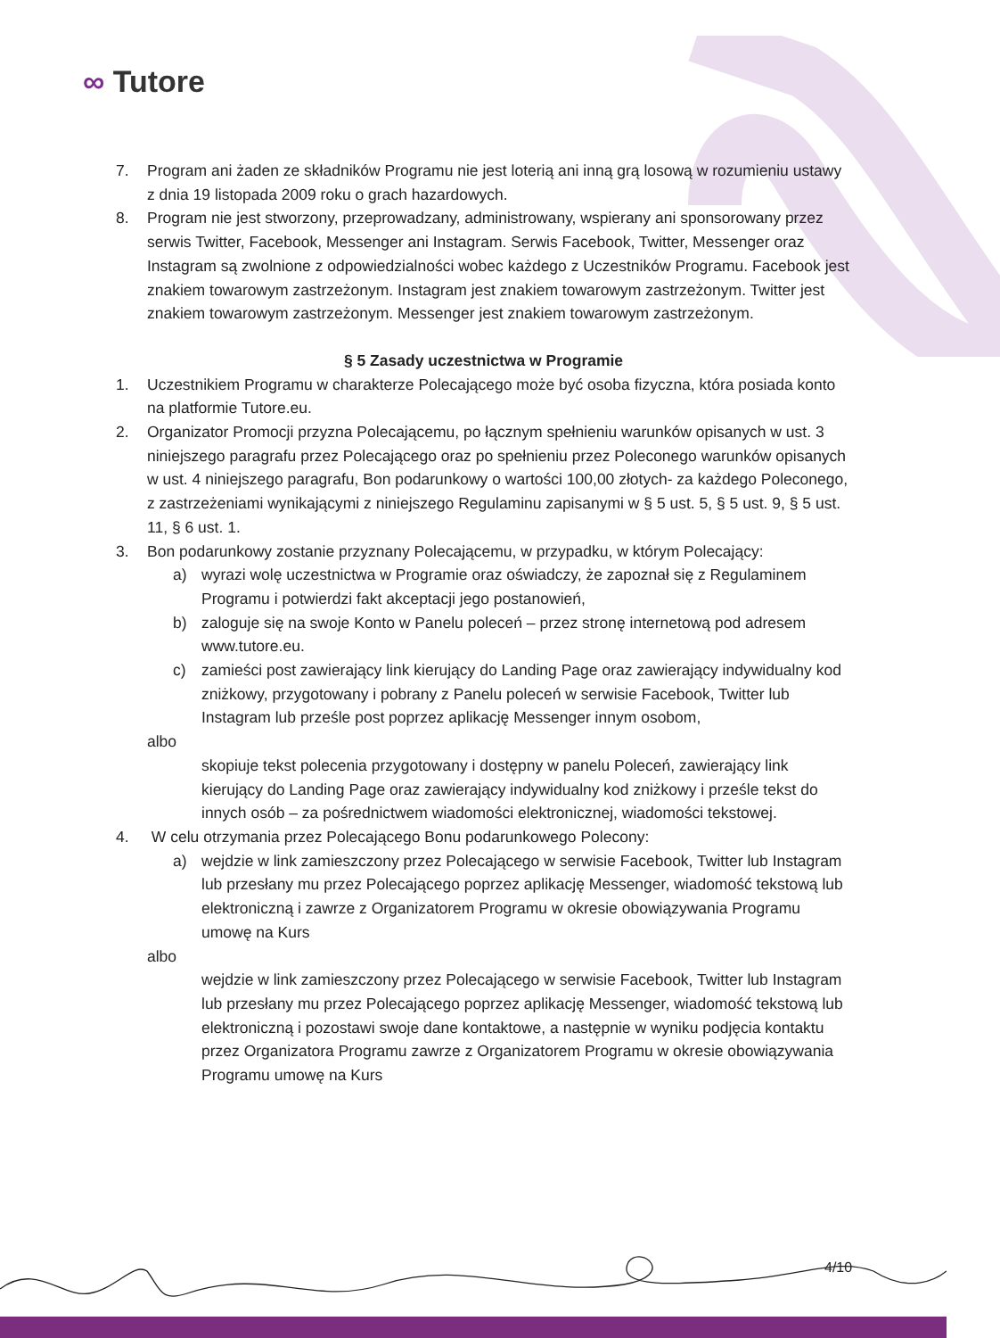∞ Tutore
7. Program ani żaden ze składników Programu nie jest loterią ani inną grą losową w rozumieniu ustawy z dnia 19 listopada 2009 roku o grach hazardowych.
8. Program nie jest stworzony, przeprowadzany, administrowany, wspierany ani sponsorowany przez serwis Twitter, Facebook, Messenger ani Instagram. Serwis Facebook, Twitter, Messenger oraz Instagram są zwolnione z odpowiedzialności wobec każdego z Uczestników Programu. Facebook jest znakiem towarowym zastrzeżonym. Instagram jest znakiem towarowym zastrzeżonym. Twitter jest znakiem towarowym zastrzeżonym. Messenger jest znakiem towarowym zastrzeżonym.
§ 5 Zasady uczestnictwa w Programie
1. Uczestnikiem Programu w charakterze Polecającego może być osoba fizyczna, która posiada konto na platformie Tutore.eu.
2. Organizator Promocji przyzna Polecającemu, po łącznym spełnieniu warunków opisanych w ust. 3 niniejszego paragrafu przez Polecającego oraz po spełnieniu przez Poleconego warunków opisanych w ust. 4 niniejszego paragrafu, Bon podarunkowy o wartości 100,00 złotych- za każdego Poleconego, z zastrzeżeniami wynikającymi z niniejszego Regulaminu zapisanymi w § 5 ust. 5, § 5 ust. 9, § 5 ust. 11, § 6 ust. 1.
3. Bon podarunkowy zostanie przyznany Polecającemu, w przypadku, w którym Polecający:
a) wyrazi wolę uczestnictwa w Programie oraz oświadczy, że zapoznał się z Regulaminem Programu i potwierdzi fakt akceptacji jego postanowień,
b) zaloguje się na swoje Konto w Panelu poleceń – przez stronę internetową pod adresem www.tutore.eu.
c) zamieści post zawierający link kierujący do Landing Page oraz zawierający indywidualny kod zniżkowy, przygotowany i pobrany z Panelu poleceń w serwisie Facebook, Twitter lub Instagram lub prześle post poprzez aplikację Messenger innym osobom,
albo
skopiuje tekst polecenia przygotowany i dostępny w panelu Poleceń, zawierający link kierujący do Landing Page oraz zawierający indywidualny kod zniżkowy i prześle tekst do innych osób – za pośrednictwem wiadomości elektronicznej, wiadomości tekstowej.
4. W celu otrzymania przez Polecającego Bonu podarunkowego Polecony:
a) wejdzie w link zamieszczony przez Polecającego w serwisie Facebook, Twitter lub Instagram lub przesłany mu przez Polecającego poprzez aplikację Messenger, wiadomość tekstową lub elektroniczną i zawrze z Organizatorem Programu w okresie obowiązywania Programu umowę na Kurs
albo
wejdzie w link zamieszczony przez Polecającego w serwisie Facebook, Twitter lub Instagram lub przesłany mu przez Polecającego poprzez aplikację Messenger, wiadomość tekstową lub elektroniczną i pozostawi swoje dane kontaktowe, a następnie w wyniku podjęcia kontaktu przez Organizatora Programu zawrze z Organizatorem Programu w okresie obowiązywania Programu umowę na Kurs
4/10